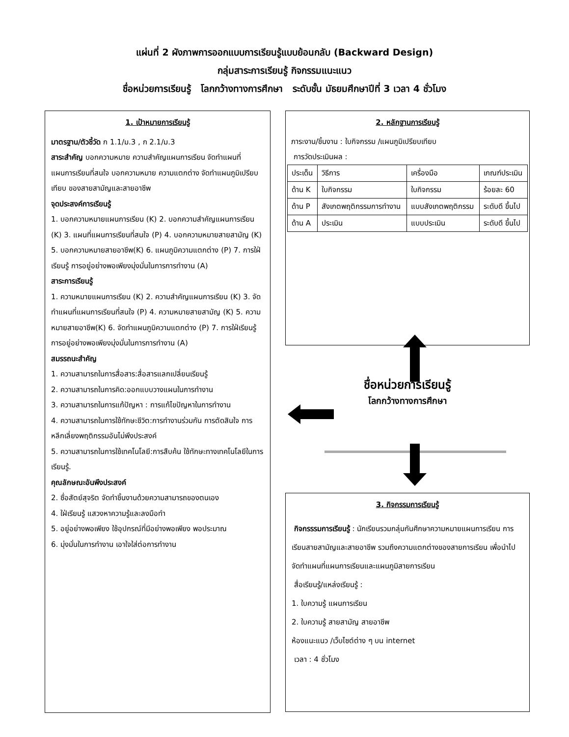แผ่นที่ 2 ผังภาพการออกแบบการเรียนรู้แบบย้อนกลับ (Backward Design)
กลุ่มสาระการเรียนรู้ กิจกรรมแนะแนว
ชื่อหน่วยการเรียนรู้ โลกกว้างทางการศึกษา ระดับชั้น มัธยมศึกษาปีที่ 3 เวลา 4 ชั่วโมง
1. เป้าหมายการเรียนรู้
มาตรฐาน/ตัวชี้วัด ก 1.1/ม.3 , ก 2.1/ม.3
สาระสำคัญ บอกความหมาย ความสำคัญแผนการเรียน จัดทำแผนที่แผนการเรียนที่สนใจ บอกความหมาย ความแตกต่าง จัดทำแผนภูมิเปรียบเทียบ ของสายสามัญและสายอาชีพ
จุดประสงค์การเรียนรู้
1. บอกความหมายแผนการเรียน (K) 2. บอกความสำคัญแผนการเรียน (K) 3. แผนที่แผนการเรียนที่สนใจ (P) 4. บอกความหมายสายสามัญ (K) 5. บอกความหมายสายอาชีพ(K) 6. แผนภูมิความแตกต่าง (P) 7. การใฝ่เรียนรู้ การอยู่อย่างพอเพียงมุ่งมั่นในการการทำงาน (A)
สาระการเรียนรู้
1. ความหมายแผนการเรียน (K) 2. ความสำคัญแผนการเรียน (K) 3. จัดทำแผนที่แผนการเรียนที่สนใจ (P) 4. ความหมายสายสามัญ (K) 5. ความหมายสายอาชีพ(K) 6. จัดทำแผนภูมิความแตกต่าง (P) 7. การใฝ่เรียนรู้ การอยู่อย่างพอเพียงมุ่งมั่นในการการทำงาน (A)
สมรรถนะสำคัญ
1. ความสามารถในการสื่อสาร:สื่อสารแลกเปลี่ยนเรียนรู้
2. ความสามารถในการคิด:ออกแบบวางแผนในการทำงาน
3. ความสามารถในการแก้ปัญหา : การแก้ไขปัญหาในการทำงาน
4. ความสามารถในการใช้ทักษะชีวิต:การทำงานร่วมกัน การตัดสินใจ การหลีกเลี่ยงพฤติกรรมอันไม่พึงประสงค์
5. ความสามารถในการใช้เทคโนโลยี:การสืบค้น ใช้ทักษะทางเทคโนโลยีในการเรียนรู้.
คุณลักษณะอันพึงประสงค์
2. ซื่อสัตย์สุจริต จัดทำชิ้นงานด้วยความสามารถของตนเอง
4. ใฝ่เรียนรู้ แสวงหาความรู้และลงมือทำ
5. อยู่อย่างพอเพียง ใช้อุปกรณ์ที่มีอย่างพอเพียง พอประมาณ
6. มุ่งมั่นในการทำงาน เอาใจใส่ต่อการทำงาน
2. หลักฐานการเรียนรู้
ภาระงาน/ชิ้นงาน : ใบกิจกรรม /แผนภูมิเปรียบเทียบ
การวัดประเมินผล :
| ประเด็น | วิธีการ | เครื่องมือ | เกณฑ์ประเมิน |
| ด้าน K | ใบกิจกรรม | ใบกิจกรรม | ร้อยละ 60 |
| ด้าน P | สังเกตพฤติกรรมการทำงาน | แบบสังเกตพฤติกรรม | ระดับดี ขึ้นไป |
| ด้าน A | ประเมิน | แบบประเมิน | ระดับดี ขึ้นไป |
ชื่อหน่วยการเรียนรู้
โลกกว้างทางการศึกษา
3. กิจกรรมการเรียนรู้
กิจกรรรมการเรียนรู้ : นักเรียนรวมกลุ่มกันศึกษาความหมายแผนการเรียน การเรียนสายสามัญและสายอาชีพ รวมถึงความแตกต่างของสายการเรียน เพื่อนำไปจัดทำแผนที่แผนการเรียนและแผนภูมิสายการเรียน
สื่อเรียนรู้/แหล่งเรียนรู้ :
1. ใบความรู้ แผนการเรียน
2. ใบความรู้ สายสามัญ สายอาชีพ
ห้องแนะแนว /เว็บไซต์ต่าง ๆ บน internet
เวลา : 4 ชั่วโมง